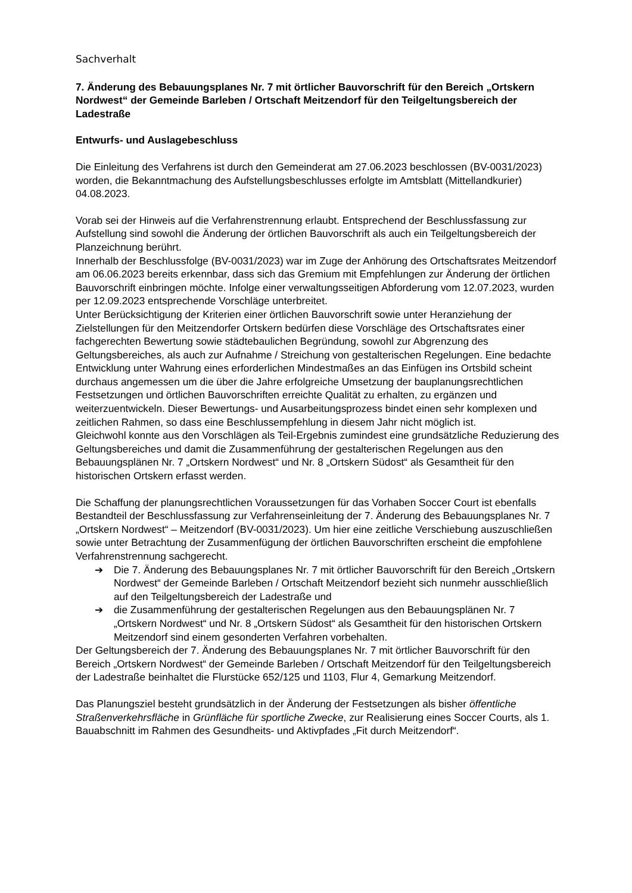Sachverhalt
7. Änderung des Bebauungsplanes Nr. 7 mit örtlicher Bauvorschrift für den Bereich „Ortskern Nordwest“ der Gemeinde Barleben / Ortschaft Meitzendorf für den Teilgeltungsbereich der Ladestraße
Entwurfs- und Auslagebeschluss
Die Einleitung des Verfahrens ist durch den Gemeinderat am 27.06.2023 beschlossen (BV-0031/2023) worden, die Bekanntmachung des Aufstellungsbeschlusses erfolgte im Amtsblatt (Mittellandkurier) 04.08.2023.
Vorab sei der Hinweis auf die Verfahrenstrennung erlaubt. Entsprechend der Beschlussfassung zur Aufstellung sind sowohl die Änderung der örtlichen Bauvorschrift als auch ein Teilgeltungsbereich der Planzeichnung berührt.
Innerhalb der Beschlussfolge (BV-0031/2023) war im Zuge der Anhörung des Ortschaftsrates Meitzendorf am 06.06.2023 bereits erkennbar, dass sich das Gremium mit Empfehlungen zur Änderung der örtlichen Bauvorschrift einbringen möchte. Infolge einer verwaltungsseitigen Abforderung vom 12.07.2023, wurden per 12.09.2023 entsprechende Vorschläge unterbreitet.
Unter Berücksichtigung der Kriterien einer örtlichen Bauvorschrift sowie unter Heranziehung der Zielstellungen für den Meitzendorfer Ortskern bedürfen diese Vorschläge des Ortschaftsrates einer fachgerechten Bewertung sowie städtebaulichen Begründung, sowohl zur Abgrenzung des Geltungsbereiches, als auch zur Aufnahme / Streichung von gestalterischen Regelungen. Eine bedachte Entwicklung unter Wahrung eines erforderlichen Mindestmaßes an das Einfügen ins Ortsbild scheint durchaus angemessen um die über die Jahre erfolgreiche Umsetzung der bauplanungsrechtlichen Festsetzungen und örtlichen Bauvorschriften erreichte Qualität zu erhalten, zu ergänzen und weiterzuentwickeln. Dieser Bewertungs- und Ausarbeitungsprozess bindet einen sehr komplexen und zeitlichen Rahmen, so dass eine Beschlussempfehlung in diesem Jahr nicht möglich ist.
Gleichwohl konnte aus den Vorschlägen als Teil-Ergebnis zumindest eine grundsätzliche Reduzierung des Geltungsbereiches und damit die Zusammenführung der gestalterischen Regelungen aus den Bebauungsplänen Nr. 7 „Ortskern Nordwest“ und Nr. 8 „Ortskern Südost“ als Gesamtheit für den historischen Ortskern erfasst werden.
Die Schaffung der planungsrechtlichen Voraussetzungen für das Vorhaben Soccer Court ist ebenfalls Bestandteil der Beschlussfassung zur Verfahrenseinleitung der 7. Änderung des Bebauungsplanes Nr. 7 „Ortskern Nordwest“ – Meitzendorf (BV-0031/2023). Um hier eine zeitliche Verschiebung auszuschließen sowie unter Betrachtung der Zusammenfügung der örtlichen Bauvorschriften erscheint die empfohlene Verfahrenstrennung sachgerecht.
➔ Die 7. Änderung des Bebauungsplanes Nr. 7 mit örtlicher Bauvorschrift für den Bereich „Ortskern Nordwest“ der Gemeinde Barleben / Ortschaft Meitzendorf bezieht sich nunmehr ausschließlich auf den Teilgeltungsbereich der Ladestraße und
➔ die Zusammenführung der gestalterischen Regelungen aus den Bebauungsplänen Nr. 7 „Ortskern Nordwest“ und Nr. 8 „Ortskern Südost“ als Gesamtheit für den historischen Ortskern Meitzendorf sind einem gesonderten Verfahren vorbehalten.
Der Geltungsbereich der 7. Änderung des Bebauungsplanes Nr. 7 mit örtlicher Bauvorschrift für den Bereich „Ortskern Nordwest“ der Gemeinde Barleben / Ortschaft Meitzendorf für den Teilgeltungsbereich der Ladestraße beinhaltet die Flurstücke 652/125 und 1103, Flur 4, Gemarkung Meitzendorf.
Das Planungsziel besteht grundsätzlich in der Änderung der Festsetzungen als bisher öffentliche Straßenverkehrsfläche in Grünfläche für sportliche Zwecke, zur Realisierung eines Soccer Courts, als 1. Bauabschnitt im Rahmen des Gesundheits- und Aktivpfades „Fit durch Meitzendorf“.